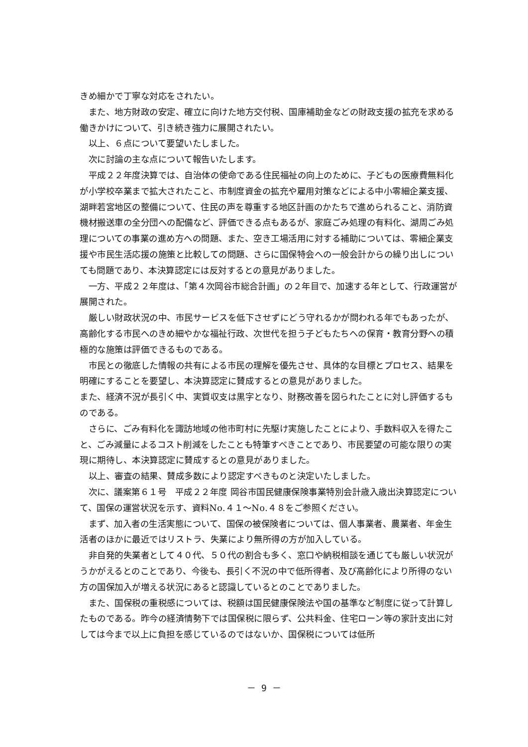きめ細かで丁寧な対応をされたい。
また、地方財政の安定、確立に向けた地方交付税、国庫補助金などの財政支援の拡充を求める働きかけについて、引き続き強力に展開されたい。
以上、６点について要望いたしました。
次に討論の主な点について報告いたします。
平成２２年度決算では、自治体の使命である住民福祉の向上のために、子どもの医療費無料化が小学校卒業まで拡大されたこと、市制度資金の拡充や雇用対策などによる中小零細企業支援、湖畔若宮地区の整備について、住民の声を尊重する地区計画のかたちで進められること、消防資機材搬送車の全分団への配備など、評価できる点もあるが、家庭ごみ処理の有料化、湖周ごみ処理についての事業の進め方への問題、また、空き工場活用に対する補助については、零細企業支援や市民生活応援の施策と比較しての問題、さらに国保特会への一般会計からの繰り出しについても問題であり、本決算認定には反対するとの意見がありました。
一方、平成２２年度は、「第４次岡谷市総合計画」の２年目で、加速する年として、行政運営が展開された。
厳しい財政状況の中、市民サービスを低下させずにどう守れるかが問われる年でもあったが、高齢化する市民へのきめ細やかな福祉行政、次世代を担う子どもたちへの保育・教育分野への積極的な施策は評価できるものである。
市民との徹底した情報の共有による市民の理解を優先させ、具体的な目標とプロセス、結果を明確にすることを要望し、本決算認定に賛成するとの意見がありました。
また、経済不況が長引く中、実質収支は黒字となり、財務改善を図られたことに対し評価するものである。
さらに、ごみ有料化を諏訪地域の他市町村に先駆け実施したことにより、手数料収入を得たこと、ごみ減量によるコスト削減をしたことも特筆すべきことであり、市民要望の可能な限りの実現に期待し、本決算認定に賛成するとの意見がありました。
以上、審査の結果、賛成多数により認定すべきものと決定いたしました。
次に、議案第６１号　平成２２年度 岡谷市国民健康保険事業特別会計歳入歳出決算認定について、国保の運営状況を示す、資料No.４１～No.４８をご参照ください。
まず、加入者の生活実態について、国保の被保険者については、個人事業者、農業者、年金生活者のほかに最近ではリストラ、失業により無所得の方が加入している。
非自発的失業者として４０代、５０代の割合も多く、窓口や納税相談を通じても厳しい状況がうかがえるとのことであり、今後も、長引く不況の中で低所得者、及び高齢化により所得のない方の国保加入が増える状況にあると認識しているとのことでありました。
また、国保税の重税感については、税額は国民健康保険法や国の基準など制度に従って計算したものである。昨今の経済情勢下では国保税に限らず、公共料金、住宅ローン等の家計支出に対しては今まで以上に負担を感じているのではないか、国保税については低所
－ 9 －